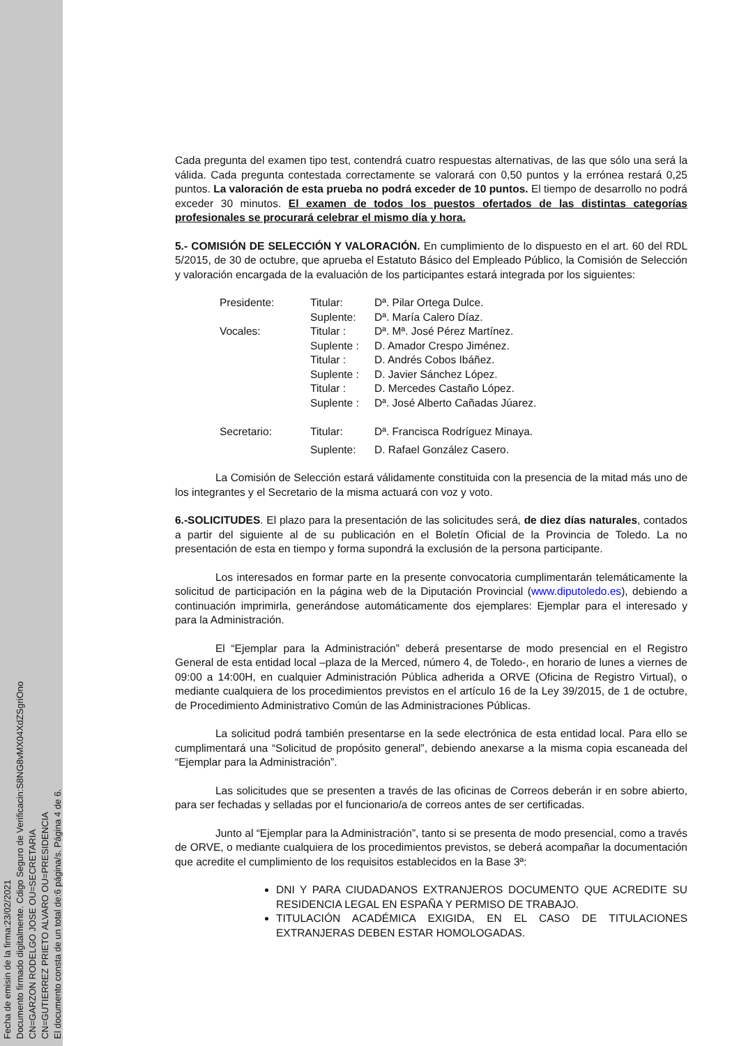Fecha de emisin de la firma:23/02/2021
Documento firmado digitalmente. Cdigo Seguro de Verificacin:S8NG8vMX04XdZSgriOno
CN=GARZON RODELGO JOSE OU=SECRETARIA
CN=GUTIERREZ PRIETO ALVARO OU=PRESIDENCIA
El documento consta de un total de:6 página/s. Página 4 de 6.
Cada pregunta del examen tipo test, contendrá cuatro respuestas alternativas, de las que sólo una será la válida. Cada pregunta contestada correctamente se valorará con 0,50 puntos y la errónea restará 0,25 puntos. La valoración de esta prueba no podrá exceder de 10 puntos. El tiempo de desarrollo no podrá exceder 30 minutos. El examen de todos los puestos ofertados de las distintas categorías profesionales se procurará celebrar el mismo día y hora.
5.- COMISIÓN DE SELECCIÓN Y VALORACIÓN. En cumplimiento de lo dispuesto en el art. 60 del RDL 5/2015, de 30 de octubre, que aprueba el Estatuto Básico del Empleado Público, la Comisión de Selección y valoración encargada de la evaluación de los participantes estará integrada por los siguientes:
| Presidente: | Titular: | Dª. Pilar Ortega Dulce. |
| | Suplente: | Dª. María Calero Díaz. |
| Vocales: | Titular : | Dª. Mª. José Pérez Martínez. |
| | Suplente : | D. Amador Crespo Jiménez. |
| | Titular : | D. Andrés Cobos Ibáñez. |
| | Suplente : | D. Javier Sánchez López. |
| | Titular : | D. Mercedes Castaño López. |
| | Suplente : | Dª. José Alberto Cañadas Júarez. |
| Secretario: | Titular: | Dª. Francisca Rodríguez Minaya. |
| | Suplente: | D. Rafael González Casero. |
La Comisión de Selección estará válidamente constituida con la presencia de la mitad más uno de los integrantes y el Secretario de la misma actuará con voz y voto.
6.-SOLICITUDES. El plazo para la presentación de las solicitudes será, de diez días naturales, contados a partir del siguiente al de su publicación en el Boletín Oficial de la Provincia de Toledo. La no presentación de esta en tiempo y forma supondrá la exclusión de la persona participante.
Los interesados en formar parte en la presente convocatoria cumplimentarán telemáticamente la solicitud de participación en la página web de la Diputación Provincial (www.diputoledo.es), debiendo a continuación imprimirla, generándose automáticamente dos ejemplares: Ejemplar para el interesado y para la Administración.
El “Ejemplar para la Administración” deberá presentarse de modo presencial en el Registro General de esta entidad local –plaza de la Merced, número 4, de Toledo-, en horario de lunes a viernes de 09:00 a 14:00H, en cualquier Administración Pública adherida a ORVE (Oficina de Registro Virtual), o mediante cualquiera de los procedimientos previstos en el artículo 16 de la Ley 39/2015, de 1 de octubre, de Procedimiento Administrativo Común de las Administraciones Públicas.
La solicitud podrá también presentarse en la sede electrónica de esta entidad local. Para ello se cumplimentará una “Solicitud de propósito general”, debiendo anexarse a la misma copia escaneada del “Ejemplar para la Administración”.
Las solicitudes que se presenten a través de las oficinas de Correos deberán ir en sobre abierto, para ser fechadas y selladas por el funcionario/a de correos antes de ser certificadas.
Junto al “Ejemplar para la Administración”, tanto si se presenta de modo presencial, como a través de ORVE, o mediante cualquiera de los procedimientos previstos, se deberá acompañar la documentación que acredite el cumplimiento de los requisitos establecidos en la Base 3ª:
DNI Y PARA CIUDADANOS EXTRANJEROS DOCUMENTO QUE ACREDITE SU RESIDENCIA LEGAL EN ESPAÑA Y PERMISO DE TRABAJO.
TITULACIÓN ACADÉMICA EXIGIDA, EN EL CASO DE TITULACIONES EXTRANJERAS DEBEN ESTAR HOMOLOGADAS.